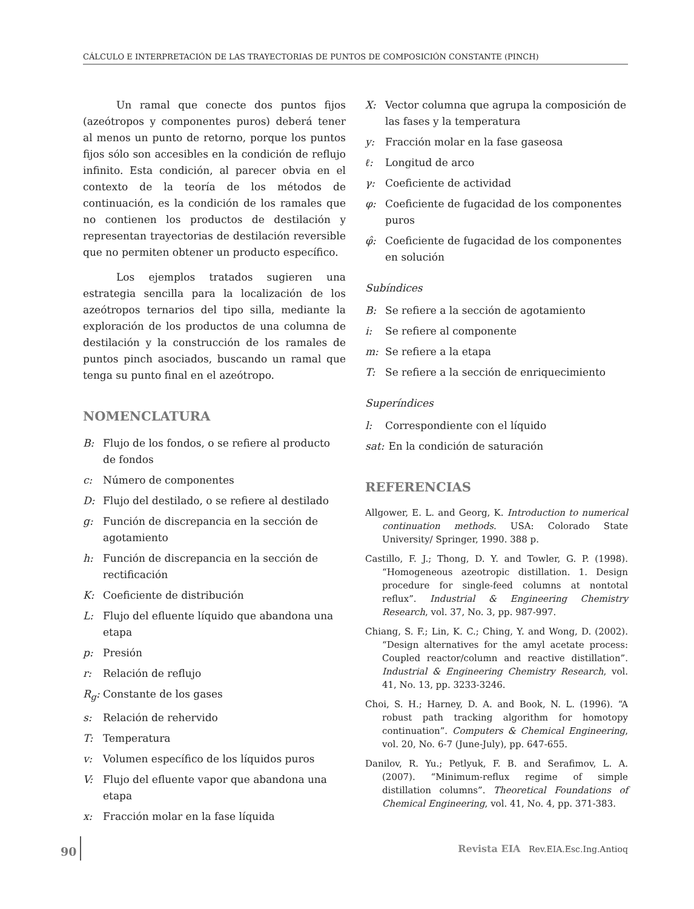CÁLCULO E INTERPRETACIÓN DE LAS TRAYECTORIAS DE PUNTOS DE COMPOSICIÓN CONSTANTE (PINCH)
Un ramal que conecte dos puntos fijos (azeótropos y componentes puros) deberá tener al menos un punto de retorno, porque los puntos fijos sólo son accesibles en la condición de reflujo infinito. Esta condición, al parecer obvia en el contexto de la teoría de los métodos de continuación, es la condición de los ramales que no contienen los productos de destilación y representan trayectorias de destilación reversible que no permiten obtener un producto específico.
Los ejemplos tratados sugieren una estrategia sencilla para la localización de los azeótropos ternarios del tipo silla, mediante la exploración de los productos de una columna de destilación y la construcción de los ramales de puntos pinch asociados, buscando un ramal que tenga su punto final en el azeótropo.
NOMENCLATURA
B: Flujo de los fondos, o se refiere al producto de fondos
c: Número de componentes
D: Flujo del destilado, o se refiere al destilado
g: Función de discrepancia en la sección de agotamiento
h: Función de discrepancia en la sección de rectificación
K: Coeficiente de distribución
L: Flujo del efluente líquido que abandona una etapa
p: Presión
r: Relación de reflujo
R<sub>g</sub>: Constante de los gases
s: Relación de rehervido
T: Temperatura
v: Volumen específico de los líquidos puros
V: Flujo del efluente vapor que abandona una etapa
x: Fracción molar en la fase líquida
X: Vector columna que agrupa la composición de las fases y la temperatura
y: Fracción molar en la fase gaseosa
ℓ: Longitud de arco
γ: Coeficiente de actividad
φ: Coeficiente de fugacidad de los componentes puros
φ̂: Coeficiente de fugacidad de los componentes en solución
Subíndices
B: Se refiere a la sección de agotamiento
i: Se refiere al componente
m: Se refiere a la etapa
T: Se refiere a la sección de enriquecimiento
Superíndices
l: Correspondiente con el líquido
sat: En la condición de saturación
REFERENCIAS
Allgower, E. L. and Georg, K. Introduction to numerical continuation methods. USA: Colorado State University/ Springer, 1990. 388 p.
Castillo, F. J.; Thong, D. Y. and Towler, G. P. (1998). “Homogeneous azeotropic distillation. 1. Design procedure for single-feed columns at nontotal reflux”. Industrial & Engineering Chemistry Research, vol. 37, No. 3, pp. 987-997.
Chiang, S. F.; Lin, K. C.; Ching, Y. and Wong, D. (2002). “Design alternatives for the amyl acetate process: Coupled reactor/column and reactive distillation”. Industrial & Engineering Chemistry Research, vol. 41, No. 13, pp. 3233-3246.
Choi, S. H.; Harney, D. A. and Book, N. L. (1996). “A robust path tracking algorithm for homotopy continuation”. Computers & Chemical Engineering, vol. 20, No. 6-7 (June-July), pp. 647-655.
Danilov, R. Yu.; Petlyuk, F. B. and Serafimov, L. A. (2007). “Minimum-reflux regime of simple distillation columns”. Theoretical Foundations of Chemical Engineering, vol. 41, No. 4, pp. 371-383.
90 Revista EIA Rev.EIA.Esc.Ing.Antioq